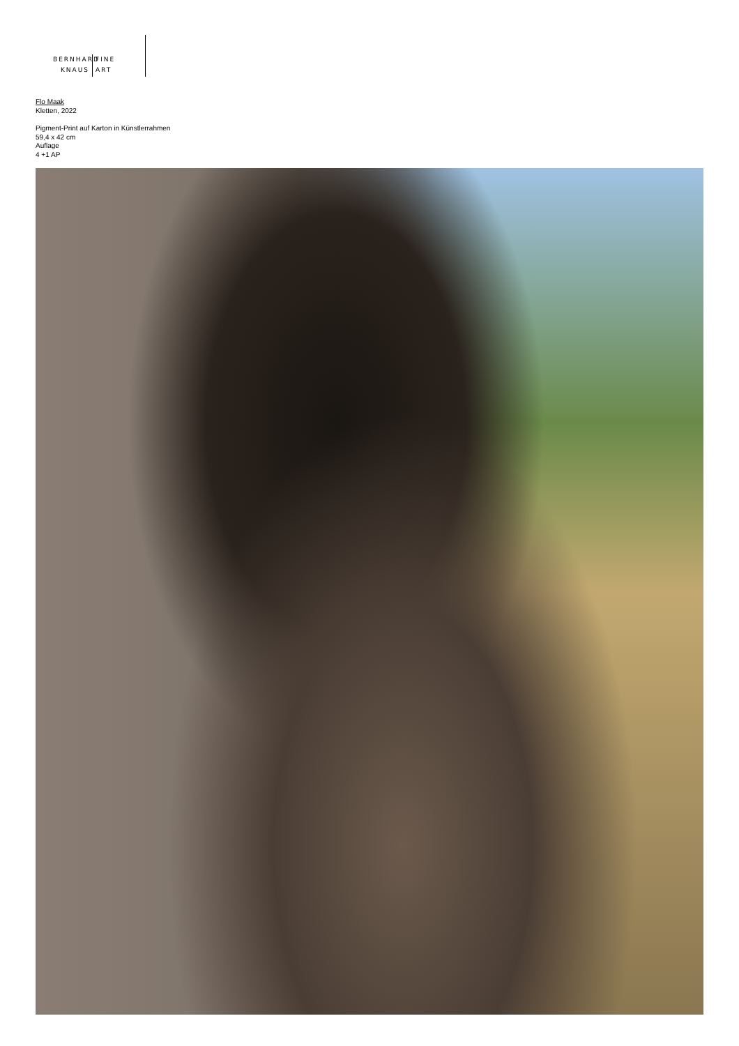BERNHARD
KNAUS
FINE
ART
Flo Maak
Kletten, 2022
Pigment-Print auf Karton in Künstlerrahmen
59,4 x 42 cm
Auflage
4 +1 AP